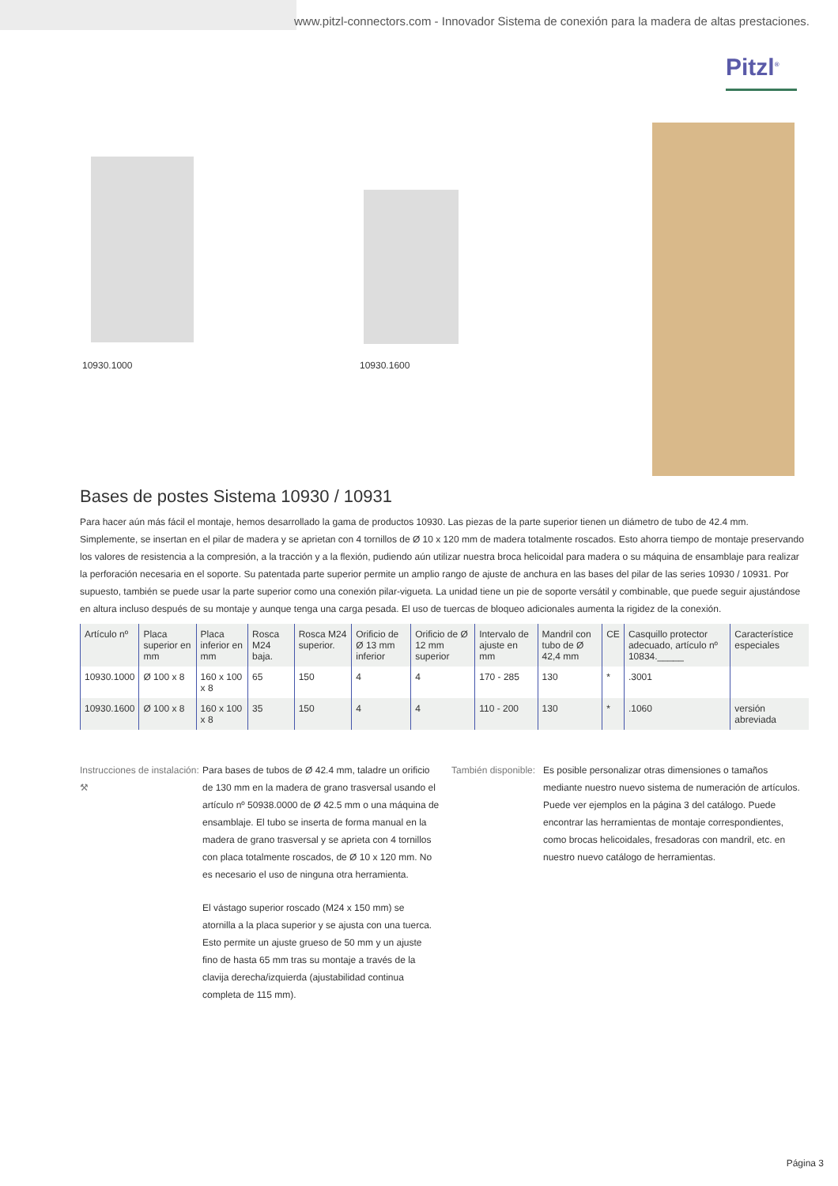www.pitzl-connectors.com - Innovador Sistema de conexión para la madera de altas prestaciones.
Pitzl<sup>®</sup>
10930.1000 10930.1600
Bases de postes Sistema 10930 / 10931
Para hacer aún más fácil el montaje, hemos desarrollado la gama de productos 10930. Las piezas de la parte superior tienen un diámetro de tubo de 42.4 mm. Simplemente, se insertan en el pilar de madera y se aprietan con 4 tornillos de Ø 10 x 120 mm de madera totalmente roscados. Esto ahorra tiempo de montaje preservando los valores de resistencia a la compresión, a la tracción y a la flexión, pudiendo aún utilizar nuestra broca helicoidal para madera o su máquina de ensamblaje para realizar la perforación necesaria en el soporte. Su patentada parte superior permite un amplio rango de ajuste de anchura en las bases del pilar de las series 10930 / 10931. Por supuesto, también se puede usar la parte superior como una conexión pilar-vigueta. La unidad tiene un pie de soporte versátil y combinable, que puede seguir ajustándose en altura incluso después de su montaje y aunque tenga una carga pesada. El uso de tuercas de bloqueo adicionales aumenta la rigidez de la conexión.
| Artículo nº | Placa superior en mm | Placa inferior en mm | Rosca M24 baja. | Rosca M24 superior. | Orificio de Ø 13 mm inferior | Orificio de Ø 12 mm superior | Intervalo de ajuste en mm | Mandril con tubo de Ø 42,4 mm | CE | Casquillo protector adecuado, artículo nº 10834._____ | Característice especiales |
| --- | --- | --- | --- | --- | --- | --- | --- | --- | --- | --- | --- |
| 10930.1000 | Ø 100 x 8 | 160 x 100 x 8 | 65 | 150 | 4 | 4 | 170 - 285 | 130 | * | .3001 | |
| 10930.1600 | Ø 100 x 8 | 160 x 100 x 8 | 35 | 150 | 4 | 4 | 110 - 200 | 130 | * | .1060 | versión abreviada |
Instrucciones de instalación:
⚒
Para bases de tubos de Ø 42.4 mm, taladre un orificio de 130 mm en la madera de grano trasversal usando el artículo nº 50938.0000 de Ø 42.5 mm o una máquina de ensamblaje. El tubo se inserta de forma manual en la madera de grano trasversal y se aprieta con 4 tornillos con placa totalmente roscados, de Ø 10 x 120 mm. No es necesario el uso de ninguna otra herramienta.
El vástago superior roscado (M24 x 150 mm) se atornilla a la placa superior y se ajusta con una tuerca. Esto permite un ajuste grueso de 50 mm y un ajuste fino de hasta 65 mm tras su montaje a través de la clavija derecha/izquierda (ajustabilidad continua completa de 115 mm).
También disponible:
Es posible personalizar otras dimensiones o tamaños mediante nuestro nuevo sistema de numeración de artículos. Puede ver ejemplos en la página 3 del catálogo. Puede encontrar las herramientas de montaje correspondientes, como brocas helicoidales, fresadoras con mandril, etc. en nuestro nuevo catálogo de herramientas.
Página 3